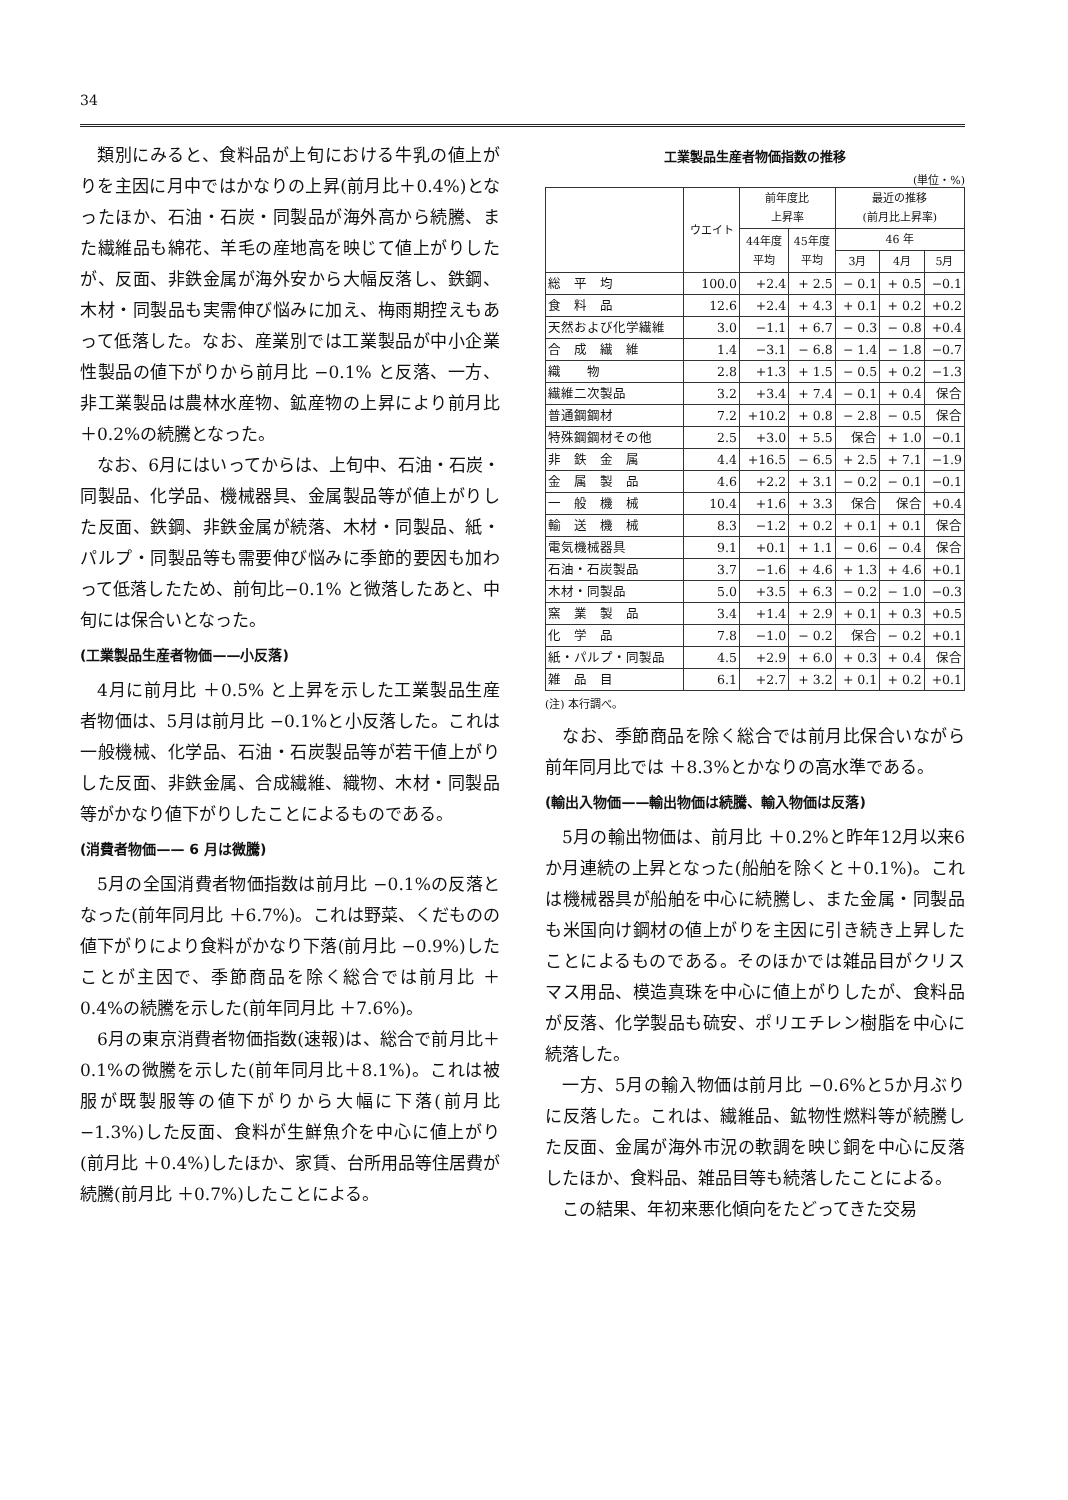34
類別にみると、食料品が上旬における牛乳の値上がりを主因に月中ではかなりの上昇(前月比＋0.4%)となったほか、石油・石炭・同製品が海外高から続騰、また繊維品も綿花、羊毛の産地高を映じて値上がりしたが、反面、非鉄金属が海外安から大幅反落し、鉄鋼、木材・同製品も実需伸び悩みに加え、梅雨期控えもあって低落した。なお、産業別では工業製品が中小企業性製品の値下がりから前月比 −0.1% と反落、一方、非工業製品は農林水産物、鉱産物の上昇により前月比＋0.2%の続騰となった。
なお、6月にはいってからは、上旬中、石油・石炭・同製品、化学品、機械器具、金属製品等が値上がりした反面、鉄鋼、非鉄金属が続落、木材・同製品、紙・パルプ・同製品等も需要伸び悩みに季節的要因も加わって低落したため、前旬比−0.1% と微落したあと、中旬には保合いとなった。
(工業製品生産者物価——小反落)
4月に前月比 ＋0.5% と上昇を示した工業製品生産者物価は、5月は前月比 −0.1%と小反落した。これは一般機械、化学品、石油・石炭製品等が若干値上がりした反面、非鉄金属、合成繊維、織物、木材・同製品等がかなり値下がりしたことによるものである。
(消費者物価—— 6 月は微騰)
5月の全国消費者物価指数は前月比 −0.1%の反落となった(前年同月比 ＋6.7%)。これは野菜、くだものの値下がりにより食料がかなり下落(前月比 −0.9%)したことが主因で、季節商品を除く総合では前月比 ＋0.4%の続騰を示した(前年同月比 ＋7.6%)。
6月の東京消費者物価指数(速報)は、総合で前月比＋0.1%の微騰を示した(前年同月比＋8.1%)。これは被服が既製服等の値下がりから大幅に下落(前月比 −1.3%)した反面、食料が生鮮魚介を中心に値上がり(前月比 ＋0.4%)したほか、家賃、台所用品等住居費が続騰(前月比 ＋0.7%)したことによる。
工業製品生産者物価指数の推移
(単位・%)
| | ウエイト | 前年度比 上昇率 | | 最近の推移 (前月比上昇率) | | |
| --- | --- | --- | --- | --- | --- | --- |
| | | 44年度 平均 | 45年度 平均 | 46 年 | | |
| | | | | 3月 | 4月 | 5月 |
| 総 平 均 | 100.0 | +2.4 | + 2.5 | − 0.1 | + 0.5 | −0.1 |
| 食 料 品 | 12.6 | +2.4 | + 4.3 | + 0.1 | + 0.2 | +0.2 |
| 天然および化学繊維 | 3.0 | −1.1 | + 6.7 | − 0.3 | − 0.8 | +0.4 |
| 合 成 繊 維 | 1.4 | −3.1 | − 6.8 | − 1.4 | − 1.8 | −0.7 |
| 織 物 | 2.8 | +1.3 | + 1.5 | − 0.5 | + 0.2 | −1.3 |
| 繊維二次製品 | 3.2 | +3.4 | + 7.4 | − 0.1 | + 0.4 | 保合 |
| 普通鋼鋼材 | 7.2 | +10.2 | + 0.8 | − 2.8 | − 0.5 | 保合 |
| 特殊鋼鋼材その他 | 2.5 | +3.0 | + 5.5 | 保合 | + 1.0 | −0.1 |
| 非 鉄 金 属 | 4.4 | +16.5 | − 6.5 | + 2.5 | + 7.1 | −1.9 |
| 金 属 製 品 | 4.6 | +2.2 | + 3.1 | − 0.2 | − 0.1 | −0.1 |
| 一 般 機 械 | 10.4 | +1.6 | + 3.3 | 保合 | 保合 | +0.4 |
| 輸 送 機 械 | 8.3 | −1.2 | + 0.2 | + 0.1 | + 0.1 | 保合 |
| 電気機械器具 | 9.1 | +0.1 | + 1.1 | − 0.6 | − 0.4 | 保合 |
| 石油・石炭製品 | 3.7 | −1.6 | + 4.6 | + 1.3 | + 4.6 | +0.1 |
| 木材・同製品 | 5.0 | +3.5 | + 6.3 | − 0.2 | − 1.0 | −0.3 |
| 窯 業 製 品 | 3.4 | +1.4 | + 2.9 | + 0.1 | + 0.3 | +0.5 |
| 化 学 品 | 7.8 | −1.0 | − 0.2 | 保合 | − 0.2 | +0.1 |
| 紙・パルプ・同製品 | 4.5 | +2.9 | + 6.0 | + 0.3 | + 0.4 | 保合 |
| 雑 品 目 | 6.1 | +2.7 | + 3.2 | + 0.1 | + 0.2 | +0.1 |
(注) 本行調べ。
なお、季節商品を除く総合では前月比保合いながら前年同月比では ＋8.3%とかなりの高水準である。
(輸出入物価——輸出物価は続騰、輸入物価は反落)
5月の輸出物価は、前月比 ＋0.2%と昨年12月以来6か月連続の上昇となった(船舶を除くと＋0.1%)。これは機械器具が船舶を中心に続騰し、また金属・同製品も米国向け鋼材の値上がりを主因に引き続き上昇したことによるものである。そのほかでは雑品目がクリスマス用品、模造真珠を中心に値上がりしたが、食料品が反落、化学製品も硫安、ポリエチレン樹脂を中心に続落した。
一方、5月の輸入物価は前月比 −0.6%と5か月ぶりに反落した。これは、繊維品、鉱物性燃料等が続騰した反面、金属が海外市況の軟調を映じ銅を中心に反落したほか、食料品、雑品目等も続落したことによる。
この結果、年初来悪化傾向をたどってきた交易